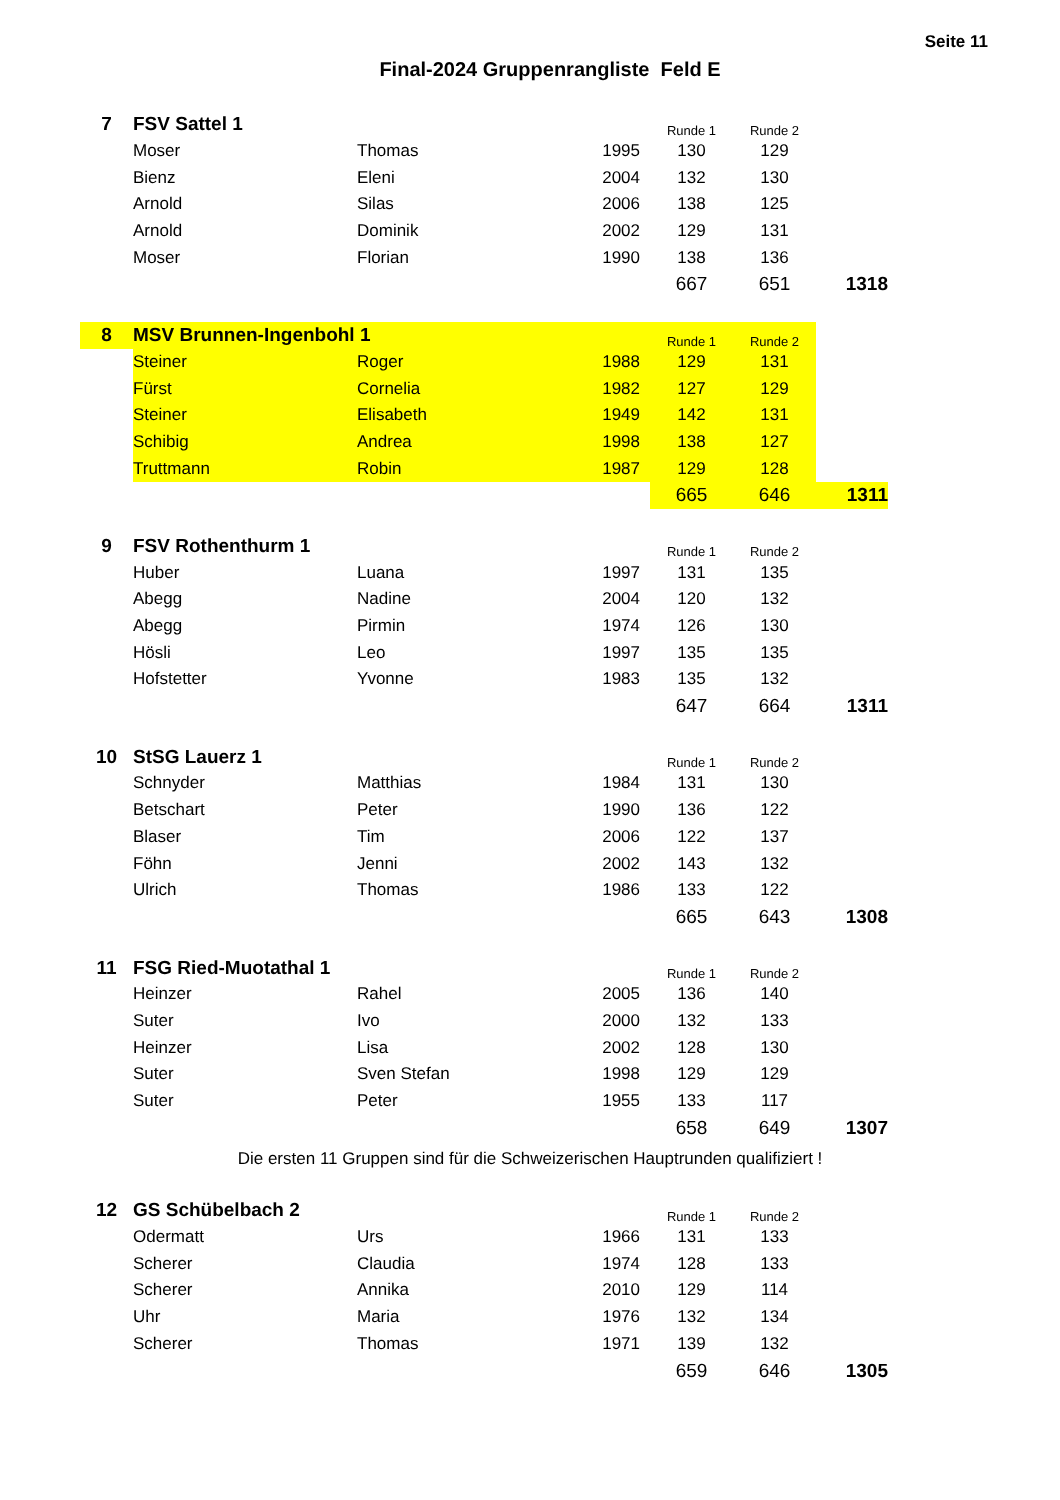Seite 11
Final-2024 Gruppenrangliste Feld E
| 7 | FSV Sattel 1 | | | Runde 1 | Runde 2 | |
| | Moser | Thomas | 1995 | 130 | 129 | |
| | Bienz | Eleni | 2004 | 132 | 130 | |
| | Arnold | Silas | 2006 | 138 | 125 | |
| | Arnold | Dominik | 2002 | 129 | 131 | |
| | Moser | Florian | 1990 | 138 | 136 | |
| | | | | 667 | 651 | 1318 |
| 8 | MSV Brunnen-Ingenbohl 1 | | | Runde 1 | Runde 2 | |
| | Steiner | Roger | 1988 | 129 | 131 | |
| | Fürst | Cornelia | 1982 | 127 | 129 | |
| | Steiner | Elisabeth | 1949 | 142 | 131 | |
| | Schibig | Andrea | 1998 | 138 | 127 | |
| | Truttmann | Robin | 1987 | 129 | 128 | |
| | | | | 665 | 646 | 1311 |
| 9 | FSV Rothenthurm 1 | | | Runde 1 | Runde 2 | |
| | Huber | Luana | 1997 | 131 | 135 | |
| | Abegg | Nadine | 2004 | 120 | 132 | |
| | Abegg | Pirmin | 1974 | 126 | 130 | |
| | Hösli | Leo | 1997 | 135 | 135 | |
| | Hofstetter | Yvonne | 1983 | 135 | 132 | |
| | | | | 647 | 664 | 1311 |
| 10 | StSG Lauerz 1 | | | Runde 1 | Runde 2 | |
| | Schnyder | Matthias | 1984 | 131 | 130 | |
| | Betschart | Peter | 1990 | 136 | 122 | |
| | Blaser | Tim | 2006 | 122 | 137 | |
| | Föhn | Jenni | 2002 | 143 | 132 | |
| | Ulrich | Thomas | 1986 | 133 | 122 | |
| | | | | 665 | 643 | 1308 |
| 11 | FSG Ried-Muotathal 1 | | | Runde 1 | Runde 2 | |
| | Heinzer | Rahel | 2005 | 136 | 140 | |
| | Suter | Ivo | 2000 | 132 | 133 | |
| | Heinzer | Lisa | 2002 | 128 | 130 | |
| | Suter | Sven Stefan | 1998 | 129 | 129 | |
| | Suter | Peter | 1955 | 133 | 117 | |
| | | | | 658 | 649 | 1307 |
Die ersten 11 Gruppen sind für die Schweizerischen Hauptrunden qualifiziert !
| 12 | GS Schübelbach 2 | | | Runde 1 | Runde 2 | |
| | Odermatt | Urs | 1966 | 131 | 133 | |
| | Scherer | Claudia | 1974 | 128 | 133 | |
| | Scherer | Annika | 2010 | 129 | 114 | |
| | Uhr | Maria | 1976 | 132 | 134 | |
| | Scherer | Thomas | 1971 | 139 | 132 | |
| | | | | 659 | 646 | 1305 |